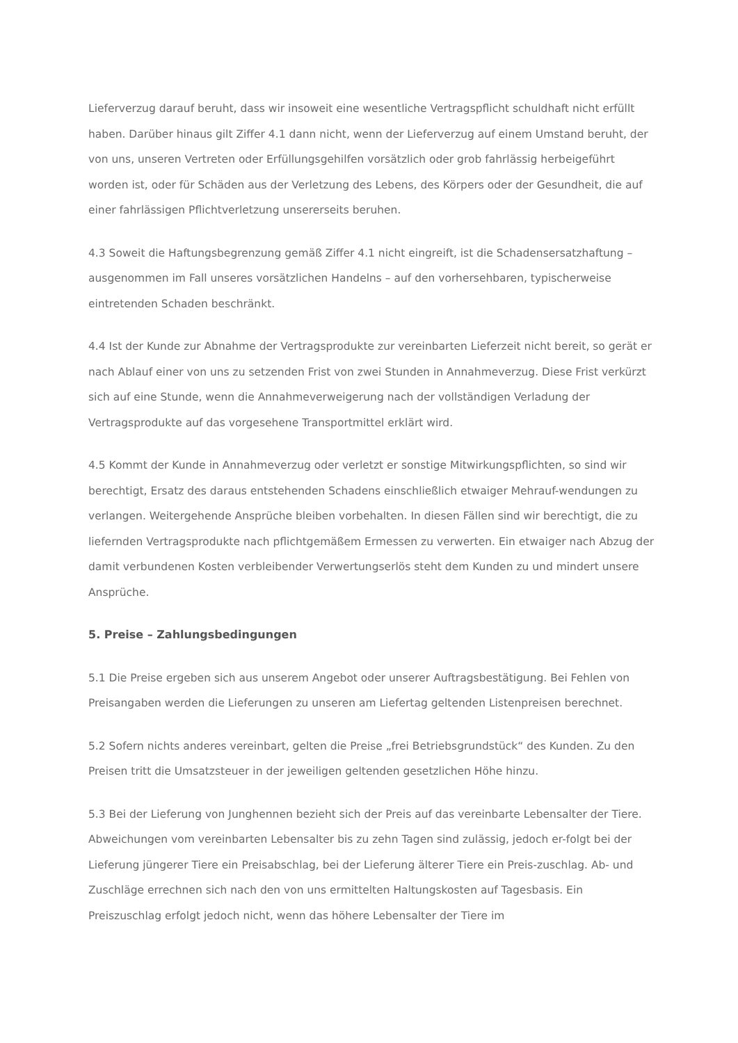Lieferverzug darauf beruht, dass wir insoweit eine wesentliche Vertragspflicht schuldhaft nicht erfüllt haben. Darüber hinaus gilt Ziffer 4.1 dann nicht, wenn der Lieferverzug auf einem Umstand beruht, der von uns, unseren Vertreten oder Erfüllungsgehilfen vorsätzlich oder grob fahrlässig herbeigeführt worden ist, oder für Schäden aus der Verletzung des Lebens, des Körpers oder der Gesundheit, die auf einer fahrlässigen Pflichtverletzung unsererseits beruhen.
4.3 Soweit die Haftungsbegrenzung gemäß Ziffer 4.1 nicht eingreift, ist die Schadensersatzhaftung – ausgenommen im Fall unseres vorsätzlichen Handelns – auf den vorhersehbaren, typischerweise eintretenden Schaden beschränkt.
4.4 Ist der Kunde zur Abnahme der Vertragsprodukte zur vereinbarten Lieferzeit nicht bereit, so gerät er nach Ablauf einer von uns zu setzenden Frist von zwei Stunden in Annahmeverzug. Diese Frist verkürzt sich auf eine Stunde, wenn die Annahmeverweigerung nach der vollständigen Verladung der Vertragsprodukte auf das vorgesehene Transportmittel erklärt wird.
4.5 Kommt der Kunde in Annahmeverzug oder verletzt er sonstige Mitwirkungspflichten, so sind wir berechtigt, Ersatz des daraus entstehenden Schadens einschließlich etwaiger Mehrauf-wendungen zu verlangen. Weitergehende Ansprüche bleiben vorbehalten. In diesen Fällen sind wir berechtigt, die zu liefernden Vertragsprodukte nach pflichtgemäßem Ermessen zu verwerten. Ein etwaiger nach Abzug der damit verbundenen Kosten verbleibender Verwertungserlös steht dem Kunden zu und mindert unsere Ansprüche.
5. Preise – Zahlungsbedingungen
5.1 Die Preise ergeben sich aus unserem Angebot oder unserer Auftragsbestätigung. Bei Fehlen von Preisangaben werden die Lieferungen zu unseren am Liefertag geltenden Listenpreisen berechnet.
5.2 Sofern nichts anderes vereinbart, gelten die Preise „frei Betriebsgrundstück“ des Kunden. Zu den Preisen tritt die Umsatzsteuer in der jeweiligen geltenden gesetzlichen Höhe hinzu.
5.3 Bei der Lieferung von Junghennen bezieht sich der Preis auf das vereinbarte Lebensalter der Tiere. Abweichungen vom vereinbarten Lebensalter bis zu zehn Tagen sind zulässig, jedoch er-folgt bei der Lieferung jüngerer Tiere ein Preisabschlag, bei der Lieferung älterer Tiere ein Preis-zuschlag. Ab- und Zuschläge errechnen sich nach den von uns ermittelten Haltungskosten auf Tagesbasis. Ein Preiszuschlag erfolgt jedoch nicht, wenn das höhere Lebensalter der Tiere im